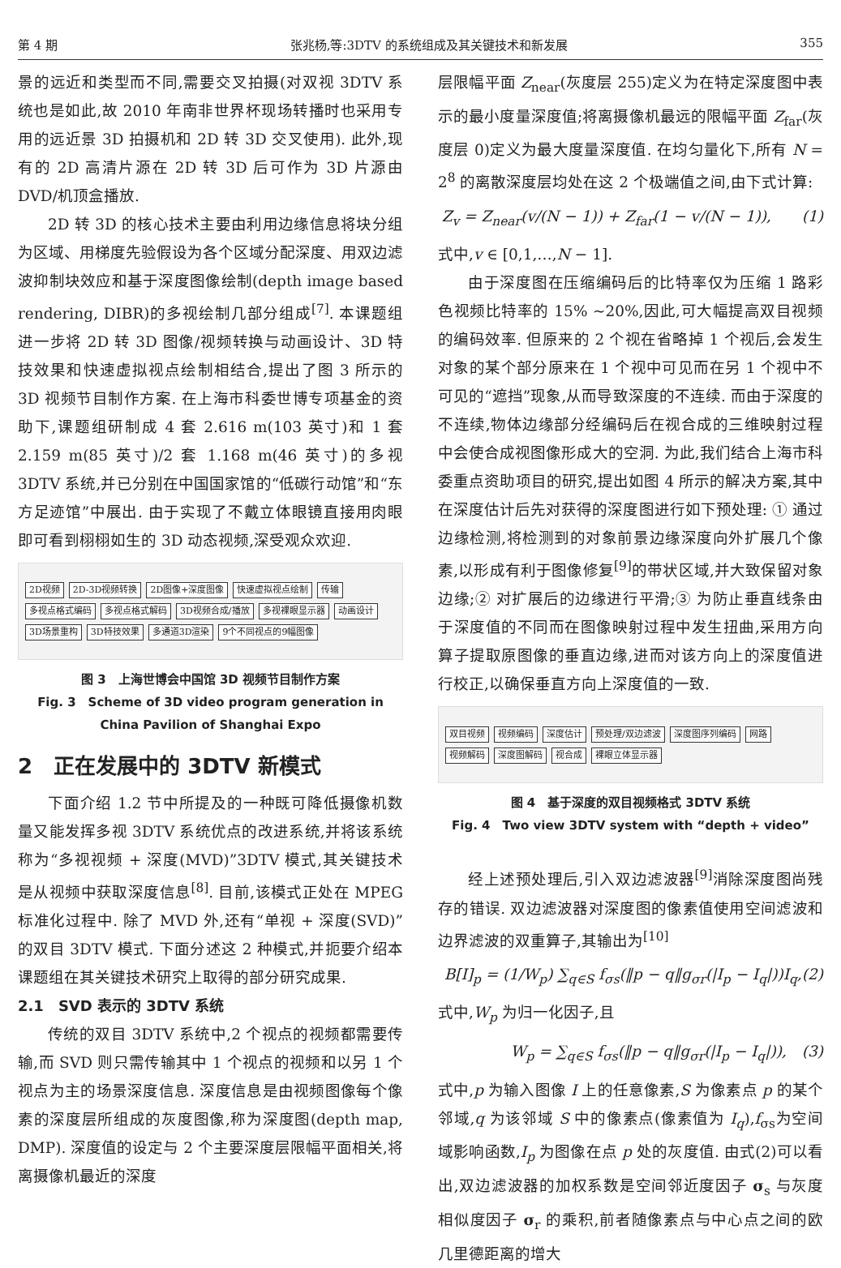第 4 期 张兆杨,等:3DTV 的系统组成及其关键技术和新发展 355
景的远近和类型而不同,需要交叉拍摄(对双视 3DTV 系统也是如此,故 2010 年南非世界杯现场转播时也采用专用的远近景 3D 拍摄机和 2D 转 3D 交叉使用). 此外,现有的 2D 高清片源在 2D 转 3D 后可作为 3D 片源由 DVD/机顶盒播放.
2D 转 3D 的核心技术主要由利用边缘信息将块分组为区域、用梯度先验假设为各个区域分配深度、用双边滤波抑制块效应和基于深度图像绘制(depth image based rendering, DIBR)的多视绘制几部分组成<sup>[7]</sup>. 本课题组进一步将 2D 转 3D 图像/视频转换与动画设计、3D 特技效果和快速虚拟视点绘制相结合,提出了图 3 所示的 3D 视频节目制作方案. 在上海市科委世博专项基金的资助下,课题组研制成 4 套 2.616 m(103 英寸)和 1 套 2.159 m(85 英寸)/2 套 1.168 m(46 英寸)的多视 3DTV 系统,并已分别在中国国家馆的“低碳行动馆”和“东方足迹馆”中展出. 由于实现了不戴立体眼镜直接用肉眼即可看到栩栩如生的 3D 动态视频,深受观众欢迎.
2D视频 2D-3D视频转换 2D图像+深度图像 快速虚拟视点绘制 传输 多视点格式编码 多视点格式解码 3D视频合成/播放 多视裸眼显示器 动画设计 3D场景重构 3D特技效果 多通道3D渲染 9个不同视点的9幅图像
图 3　上海世博会中国馆 3D 视频节目制作方案
Fig. 3　Scheme of 3D video program generation in China Pavilion of Shanghai Expo
2　正在发展中的 3DTV 新模式
下面介绍 1.2 节中所提及的一种既可降低摄像机数量又能发挥多视 3DTV 系统优点的改进系统,并将该系统称为“多视视频 + 深度(MVD)”3DTV 模式,其关键技术是从视频中获取深度信息<sup>[8]</sup>. 目前,该模式正处在 MPEG 标准化过程中. 除了 MVD 外,还有“单视 + 深度(SVD)”的双目 3DTV 模式. 下面分述这 2 种模式,并扼要介绍本课题组在其关键技术研究上取得的部分研究成果.
2.1　SVD 表示的 3DTV 系统
传统的双目 3DTV 系统中,2 个视点的视频都需要传输,而 SVD 则只需传输其中 1 个视点的视频和以另 1 个视点为主的场景深度信息. 深度信息是由视频图像每个像素的深度层所组成的灰度图像,称为深度图(depth map, DMP). 深度值的设定与 2 个主要深度层限幅平面相关,将离摄像机最近的深度
层限幅平面 Z<sub>near</sub>(灰度层 255)定义为在特定深度图中表示的最小度量深度值;将离摄像机最远的限幅平面 Z<sub>far</sub>(灰度层 0)定义为最大度量深度值. 在均匀量化下,所有 N = 2<sup>8</sup> 的离散深度层均处在这 2 个极端值之间,由下式计算:
Z<sub>v</sub> = Z<sub>near</sub>(v/(N − 1)) + Z<sub>far</sub>(1 − v/(N − 1)),　　(1)
式中,v ∈ [0,1,…,N − 1].
由于深度图在压缩编码后的比特率仅为压缩 1 路彩色视频比特率的 15% ~20%,因此,可大幅提高双目视频的编码效率. 但原来的 2 个视在省略掉 1 个视后,会发生对象的某个部分原来在 1 个视中可见而在另 1 个视中不可见的“遮挡”现象,从而导致深度的不连续. 而由于深度的不连续,物体边缘部分经编码后在视合成的三维映射过程中会使合成视图像形成大的空洞. 为此,我们结合上海市科委重点资助项目的研究,提出如图 4 所示的解决方案,其中在深度估计后先对获得的深度图进行如下预处理: ① 通过边缘检测,将检测到的对象前景边缘深度向外扩展几个像素,以形成有利于图像修复<sup>[9]</sup>的带状区域,并大致保留对象边缘;② 对扩展后的边缘进行平滑;③ 为防止垂直线条由于深度值的不同而在图像映射过程中发生扭曲,采用方向算子提取原图像的垂直边缘,进而对该方向上的深度值进行校正,以确保垂直方向上深度值的一致.
双目视频 视频编码 深度估计 预处理/双边滤波 深度图序列编码 网路 视频解码 深度图解码 视合成 裸眼立体显示器
图 4　基于深度的双目视频格式 3DTV 系统
Fig. 4　Two view 3DTV system with “depth + video”
经上述预处理后,引入双边滤波器<sup>[9]</sup>消除深度图尚残存的错误. 双边滤波器对深度图的像素值使用空间滤波和边界滤波的双重算子,其输出为<sup>[10]</sup>
B[I]<sub>p</sub> = (1/W<sub>p</sub>) ∑<sub>q∈S</sub> f<sub>σs</sub>(‖p − q‖g<sub>σr</sub>(|I<sub>p</sub> − I<sub>q</sub>|))I<sub>q</sub>,(2)
式中,W<sub>p</sub> 为归一化因子,且
W<sub>p</sub> = ∑<sub>q∈S</sub> f<sub>σs</sub>(‖p − q‖g<sub>σr</sub>(|I<sub>p</sub> − I<sub>q</sub>|)),　(3)
式中,p 为输入图像 I 上的任意像素,S 为像素点 p 的某个邻域,q 为该邻域 S 中的像素点(像素值为 I<sub>q</sub>),f<sub>σs</sub>为空间域影响函数,I<sub>p</sub> 为图像在点 p 处的灰度值. 由式(2)可以看出,双边滤波器的加权系数是空间邻近度因子 σ<sub>s</sub> 与灰度相似度因子 σ<sub>r</sub> 的乘积,前者随像素点与中心点之间的欧几里德距离的增大